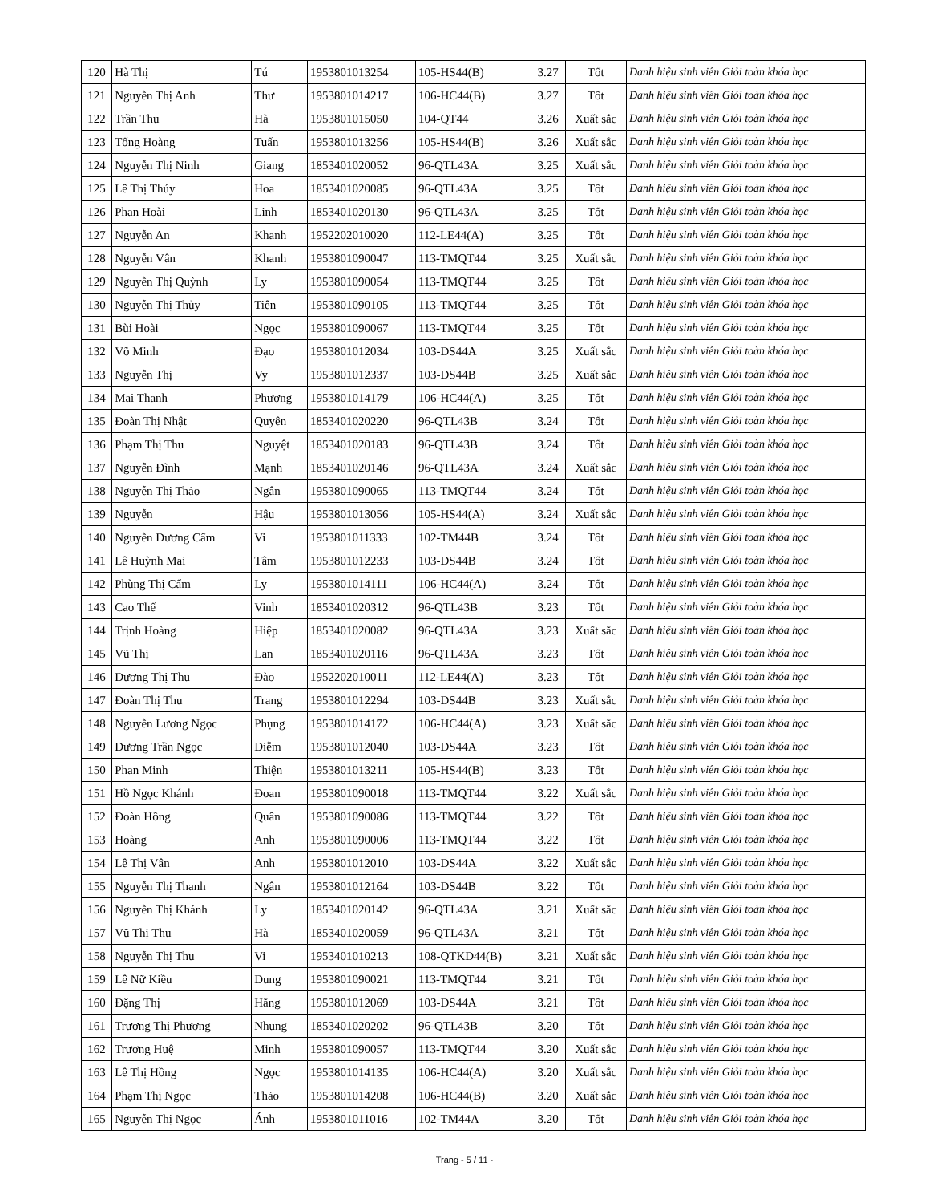| 120 | Hà Thị | Tú | 1953801013254 | 105-HS44(B) | 3.27 | Tốt | Danh hiệu sinh viên Giỏi toàn khóa học |
| 121 | Nguyễn Thị Anh | Thư | 1953801014217 | 106-HC44(B) | 3.27 | Tốt | Danh hiệu sinh viên Giỏi toàn khóa học |
| 122 | Trần Thu | Hà | 1953801015050 | 104-QT44 | 3.26 | Xuất sắc | Danh hiệu sinh viên Giỏi toàn khóa học |
| 123 | Tống Hoàng | Tuấn | 1953801013256 | 105-HS44(B) | 3.26 | Xuất sắc | Danh hiệu sinh viên Giỏi toàn khóa học |
| 124 | Nguyễn Thị Ninh | Giang | 1853401020052 | 96-QTL43A | 3.25 | Xuất sắc | Danh hiệu sinh viên Giỏi toàn khóa học |
| 125 | Lê Thị Thúy | Hoa | 1853401020085 | 96-QTL43A | 3.25 | Tốt | Danh hiệu sinh viên Giỏi toàn khóa học |
| 126 | Phan Hoài | Linh | 1853401020130 | 96-QTL43A | 3.25 | Tốt | Danh hiệu sinh viên Giỏi toàn khóa học |
| 127 | Nguyễn An | Khanh | 1952202010020 | 112-LE44(A) | 3.25 | Tốt | Danh hiệu sinh viên Giỏi toàn khóa học |
| 128 | Nguyễn Vân | Khanh | 1953801090047 | 113-TMQT44 | 3.25 | Xuất sắc | Danh hiệu sinh viên Giỏi toàn khóa học |
| 129 | Nguyễn Thị Quỳnh | Ly | 1953801090054 | 113-TMQT44 | 3.25 | Tốt | Danh hiệu sinh viên Giỏi toàn khóa học |
| 130 | Nguyễn Thị Thủy | Tiên | 1953801090105 | 113-TMQT44 | 3.25 | Tốt | Danh hiệu sinh viên Giỏi toàn khóa học |
| 131 | Bùi Hoài | Ngọc | 1953801090067 | 113-TMQT44 | 3.25 | Tốt | Danh hiệu sinh viên Giỏi toàn khóa học |
| 132 | Võ Minh | Đạo | 1953801012034 | 103-DS44A | 3.25 | Xuất sắc | Danh hiệu sinh viên Giỏi toàn khóa học |
| 133 | Nguyễn Thị | Vy | 1953801012337 | 103-DS44B | 3.25 | Xuất sắc | Danh hiệu sinh viên Giỏi toàn khóa học |
| 134 | Mai Thanh | Phương | 1953801014179 | 106-HC44(A) | 3.25 | Tốt | Danh hiệu sinh viên Giỏi toàn khóa học |
| 135 | Đoàn Thị Nhật | Quyên | 1853401020220 | 96-QTL43B | 3.24 | Tốt | Danh hiệu sinh viên Giỏi toàn khóa học |
| 136 | Phạm Thị Thu | Nguyệt | 1853401020183 | 96-QTL43B | 3.24 | Tốt | Danh hiệu sinh viên Giỏi toàn khóa học |
| 137 | Nguyễn Đình | Mạnh | 1853401020146 | 96-QTL43A | 3.24 | Xuất sắc | Danh hiệu sinh viên Giỏi toàn khóa học |
| 138 | Nguyễn Thị Thảo | Ngân | 1953801090065 | 113-TMQT44 | 3.24 | Tốt | Danh hiệu sinh viên Giỏi toàn khóa học |
| 139 | Nguyễn | Hậu | 1953801013056 | 105-HS44(A) | 3.24 | Xuất sắc | Danh hiệu sinh viên Giỏi toàn khóa học |
| 140 | Nguyễn Dương Cẩm | Vi | 1953801011333 | 102-TM44B | 3.24 | Tốt | Danh hiệu sinh viên Giỏi toàn khóa học |
| 141 | Lê Huỳnh Mai | Tâm | 1953801012233 | 103-DS44B | 3.24 | Tốt | Danh hiệu sinh viên Giỏi toàn khóa học |
| 142 | Phùng Thị Cẩm | Ly | 1953801014111 | 106-HC44(A) | 3.24 | Tốt | Danh hiệu sinh viên Giỏi toàn khóa học |
| 143 | Cao Thế | Vinh | 1853401020312 | 96-QTL43B | 3.23 | Tốt | Danh hiệu sinh viên Giỏi toàn khóa học |
| 144 | Trịnh Hoàng | Hiệp | 1853401020082 | 96-QTL43A | 3.23 | Xuất sắc | Danh hiệu sinh viên Giỏi toàn khóa học |
| 145 | Vũ Thị | Lan | 1853401020116 | 96-QTL43A | 3.23 | Tốt | Danh hiệu sinh viên Giỏi toàn khóa học |
| 146 | Dương Thị Thu | Đào | 1952202010011 | 112-LE44(A) | 3.23 | Tốt | Danh hiệu sinh viên Giỏi toàn khóa học |
| 147 | Đoàn Thị Thu | Trang | 1953801012294 | 103-DS44B | 3.23 | Xuất sắc | Danh hiệu sinh viên Giỏi toàn khóa học |
| 148 | Nguyễn Lương Ngọc | Phụng | 1953801014172 | 106-HC44(A) | 3.23 | Xuất sắc | Danh hiệu sinh viên Giỏi toàn khóa học |
| 149 | Dương Trần Ngọc | Diễm | 1953801012040 | 103-DS44A | 3.23 | Tốt | Danh hiệu sinh viên Giỏi toàn khóa học |
| 150 | Phan Minh | Thiện | 1953801013211 | 105-HS44(B) | 3.23 | Tốt | Danh hiệu sinh viên Giỏi toàn khóa học |
| 151 | Hồ Ngọc Khánh | Đoan | 1953801090018 | 113-TMQT44 | 3.22 | Xuất sắc | Danh hiệu sinh viên Giỏi toàn khóa học |
| 152 | Đoàn Hồng | Quân | 1953801090086 | 113-TMQT44 | 3.22 | Tốt | Danh hiệu sinh viên Giỏi toàn khóa học |
| 153 | Hoàng | Anh | 1953801090006 | 113-TMQT44 | 3.22 | Tốt | Danh hiệu sinh viên Giỏi toàn khóa học |
| 154 | Lê Thị Vân | Anh | 1953801012010 | 103-DS44A | 3.22 | Xuất sắc | Danh hiệu sinh viên Giỏi toàn khóa học |
| 155 | Nguyễn Thị Thanh | Ngân | 1953801012164 | 103-DS44B | 3.22 | Tốt | Danh hiệu sinh viên Giỏi toàn khóa học |
| 156 | Nguyễn Thị Khánh | Ly | 1853401020142 | 96-QTL43A | 3.21 | Xuất sắc | Danh hiệu sinh viên Giỏi toàn khóa học |
| 157 | Vũ Thị Thu | Hà | 1853401020059 | 96-QTL43A | 3.21 | Tốt | Danh hiệu sinh viên Giỏi toàn khóa học |
| 158 | Nguyễn Thị Thu | Vi | 1953401010213 | 108-QTKD44(B) | 3.21 | Xuất sắc | Danh hiệu sinh viên Giỏi toàn khóa học |
| 159 | Lê Nữ Kiều | Dung | 1953801090021 | 113-TMQT44 | 3.21 | Tốt | Danh hiệu sinh viên Giỏi toàn khóa học |
| 160 | Đặng Thị | Hằng | 1953801012069 | 103-DS44A | 3.21 | Tốt | Danh hiệu sinh viên Giỏi toàn khóa học |
| 161 | Trương Thị Phương | Nhung | 1853401020202 | 96-QTL43B | 3.20 | Tốt | Danh hiệu sinh viên Giỏi toàn khóa học |
| 162 | Trương Huệ | Minh | 1953801090057 | 113-TMQT44 | 3.20 | Xuất sắc | Danh hiệu sinh viên Giỏi toàn khóa học |
| 163 | Lê Thị Hồng | Ngọc | 1953801014135 | 106-HC44(A) | 3.20 | Xuất sắc | Danh hiệu sinh viên Giỏi toàn khóa học |
| 164 | Phạm Thị Ngọc | Thảo | 1953801014208 | 106-HC44(B) | 3.20 | Xuất sắc | Danh hiệu sinh viên Giỏi toàn khóa học |
| 165 | Nguyễn Thị Ngọc | Ánh | 1953801011016 | 102-TM44A | 3.20 | Tốt | Danh hiệu sinh viên Giỏi toàn khóa học |
Trang - 5 / 11 -